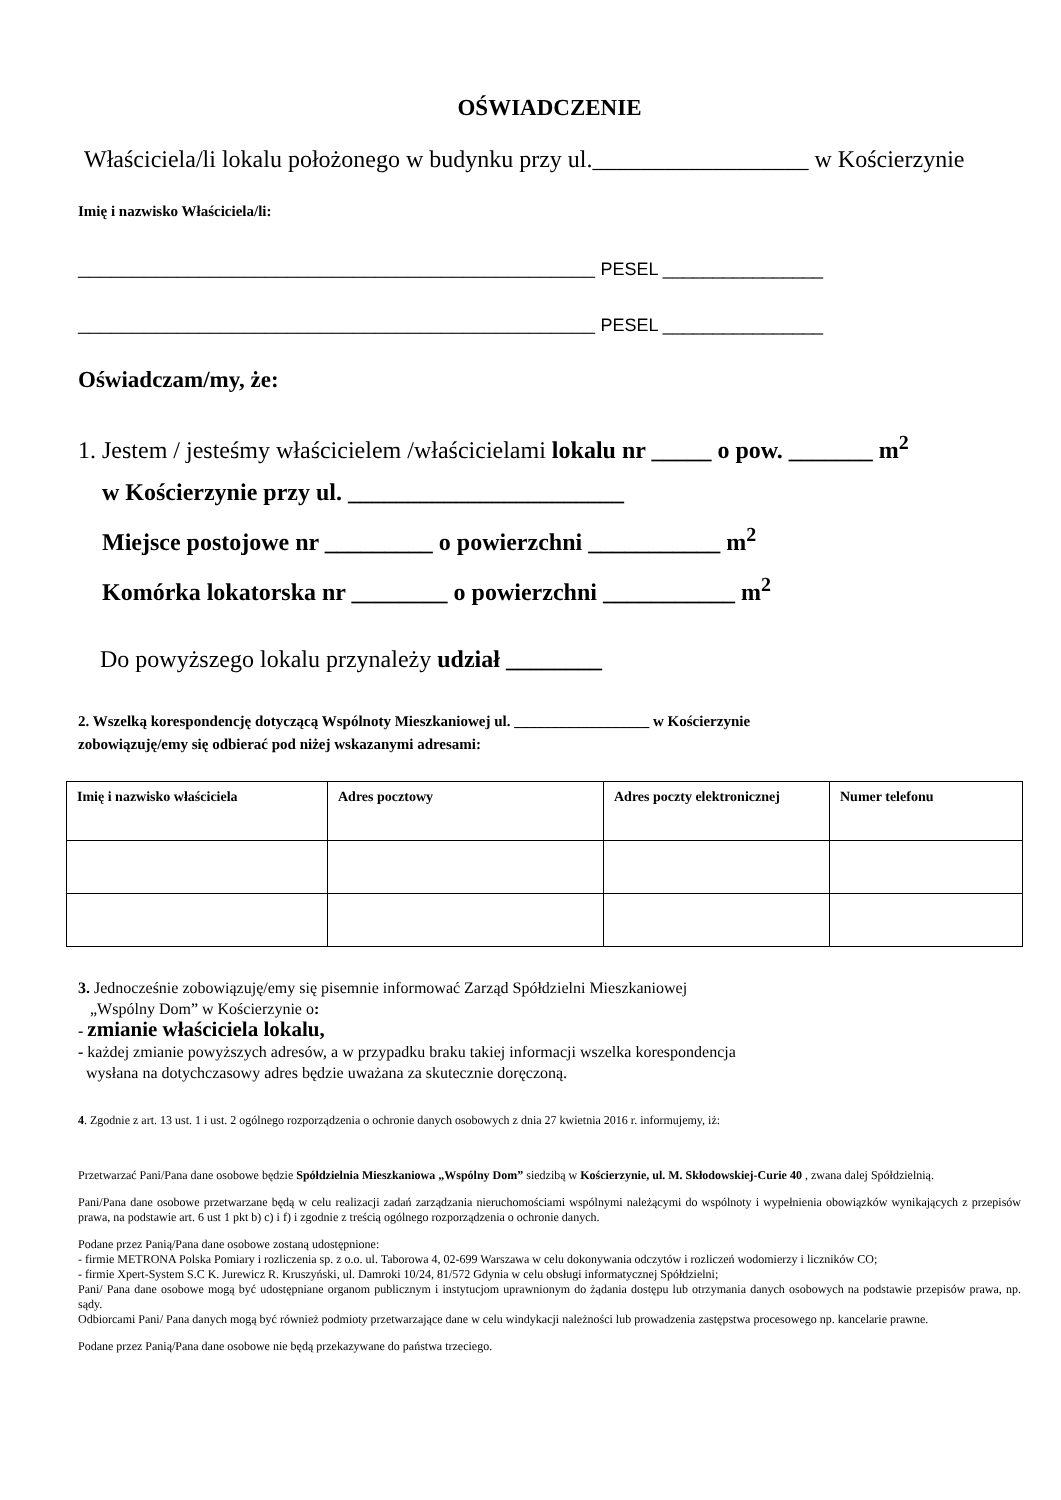OŚWIADCZENIE
Właściciela/li lokalu położonego w budynku przy ul.__________________ w Kościerzynie
Imię i nazwisko Właściciela/li:
_______________________________________________ PESEL ________________
_______________________________________________ PESEL ________________
Oświadczam/my, że:
1. Jestem / jesteśmy właścicielem /właścicielami lokalu nr _____ o pow. _______ m<sup>2</sup>
w Kościerzynie przy ul. _______________________
Miejsce postojowe nr _________ o powierzchni ___________ m<sup>2</sup>
Komórka lokatorska nr ________ o powierzchni ___________ m<sup>2</sup>
Do powyższego lokalu przynależy udział ________
2. Wszelką korespondencję dotyczącą Wspólnoty Mieszkaniowej ul. __________________ w Kościerzynie
zobowiązuję/emy się odbierać pod niżej wskazanymi adresami:
| Imię i nazwisko właściciela | Adres pocztowy | Adres poczty elektronicznej | Numer telefonu |
| --- | --- | --- | --- |
3. Jednocześnie zobowiązuję/emy się pisemnie informować Zarząd Spółdzielni Mieszkaniowej
„Wspólny Dom” w Kościerzynie o:
- zmianie właściciela lokalu,
- każdej zmianie powyższych adresów, a w przypadku braku takiej informacji wszelka korespondencja
wysłana na dotychczasowy adres będzie uważana za skutecznie doręczoną.
4. Zgodnie z art. 13 ust. 1 i ust. 2 ogólnego rozporządzenia o ochronie danych osobowych z dnia 27 kwietnia 2016 r. informujemy, iż:
Przetwarzać Pani/Pana dane osobowe będzie Spółdzielnia Mieszkaniowa „Wspólny Dom” siedzibą w Kościerzynie, ul. M. Skłodowskiej-Curie 40 , zwana dalej Spółdzielnią.
Pani/Pana dane osobowe przetwarzane będą w celu realizacji zadań zarządzania nieruchomościami wspólnymi należącymi do wspólnoty i wypełnienia obowiązków wynikających z przepisów prawa, na podstawie art. 6 ust 1 pkt b) c) i f) i zgodnie z treścią ogólnego rozporządzenia o ochronie danych.
Podane przez Panią/Pana dane osobowe zostaną udostępnione:
- firmie METRONA Polska Pomiary i rozliczenia sp. z o.o. ul. Taborowa 4, 02-699 Warszawa w celu dokonywania odczytów i rozliczeń wodomierzy i liczników CO;
- firmie Xpert-System S.C K. Jurewicz R. Kruszyński, ul. Damroki 10/24, 81/572 Gdynia w celu obsługi informatycznej Spółdzielni;
Pani/ Pana dane osobowe mogą być udostępniane organom publicznym i instytucjom uprawnionym do żądania dostępu lub otrzymania danych osobowych na podstawie przepisów prawa, np. sądy.
Odbiorcami Pani/ Pana danych mogą być również podmioty przetwarzające dane w celu windykacji należności lub prowadzenia zastępstwa procesowego np. kancelarie prawne.
Podane przez Panią/Pana dane osobowe nie będą przekazywane do państwa trzeciego.